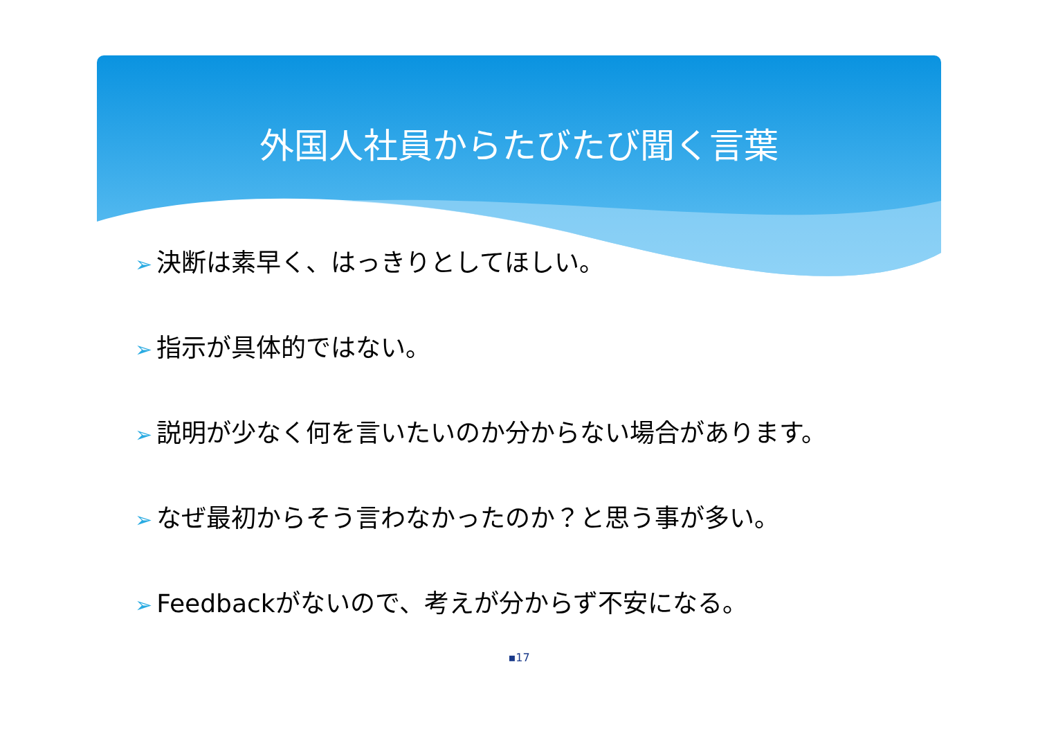外国人社員からたびたび聞く言葉
➢ 決断は素早く、はっきりとしてほしい。
➢ 指示が具体的ではない。
➢ 説明が少なく何を言いたいのか分からない場合があります。
➢ なぜ最初からそう言わなかったのか？と思う事が多い。
➢ Feedbackがないので、考えが分からず不安になる。
▪17